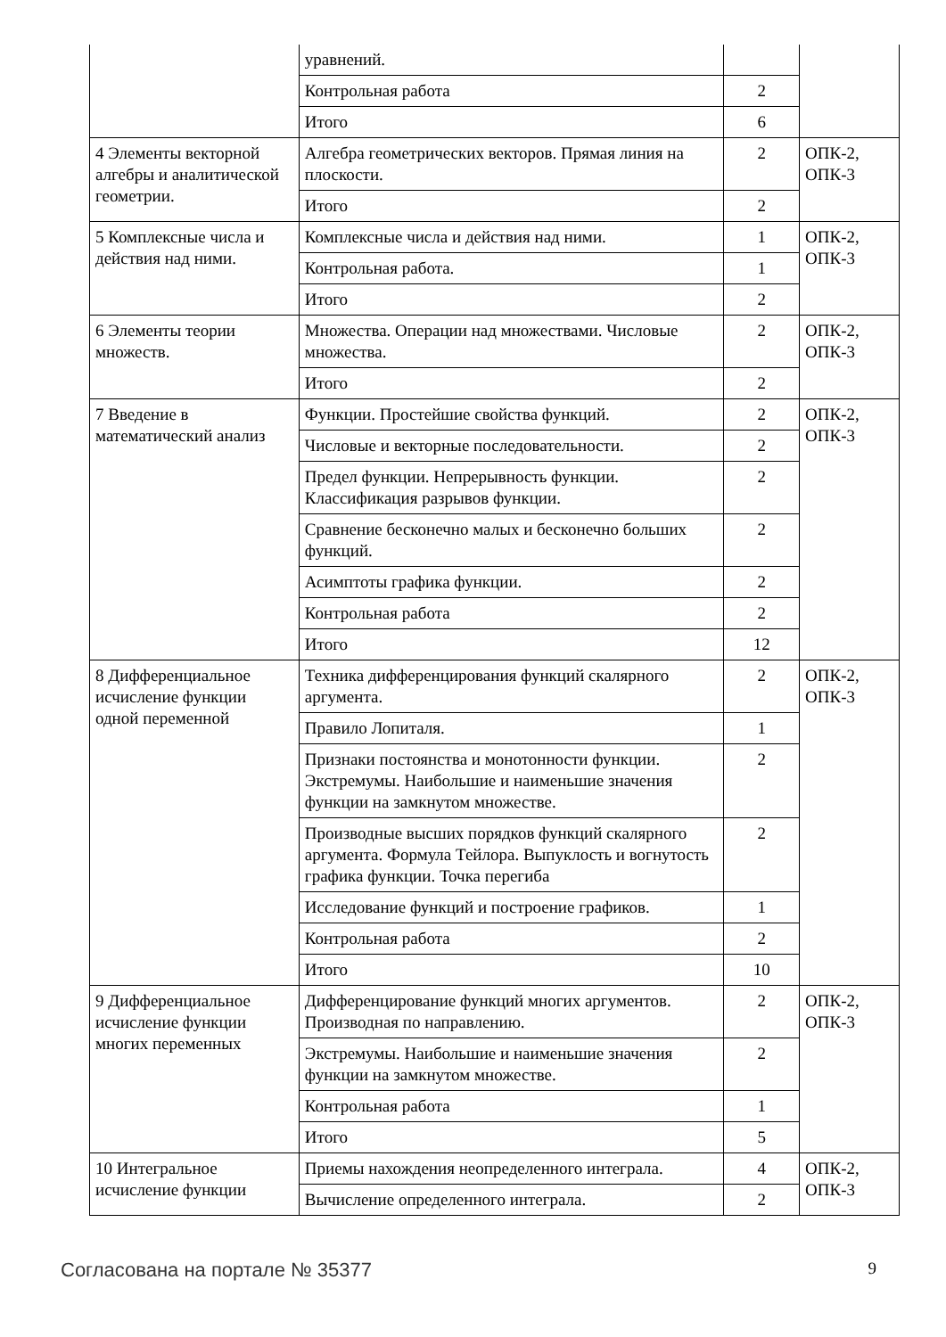| | уравнений. | | |
| | Контрольная работа | 2 | |
| | Итого | 6 | |
| 4 Элементы векторной алгебры и аналитической геометрии. | Алгебра геометрических векторов. Прямая линия на плоскости. | 2 | ОПК-2, ОПК-3 |
| | Итого | 2 | |
| 5 Комплексные числа и действия над ними. | Комплексные числа и действия над ними. | 1 | ОПК-2, ОПК-3 |
| | Контрольная работа. | 1 | |
| | Итого | 2 | |
| 6 Элементы теории множеств. | Множества. Операции над множествами. Числовые множества. | 2 | ОПК-2, ОПК-3 |
| | Итого | 2 | |
| 7 Введение в математический анализ | Функции. Простейшие свойства функций. | 2 | ОПК-2, ОПК-3 |
| | Числовые и векторные последовательности. | 2 | |
| | Предел функции. Непрерывность функции. Классификация разрывов функции. | 2 | |
| | Сравнение бесконечно малых и бесконечно больших функций. | 2 | |
| | Асимптоты графика функции. | 2 | |
| | Контрольная работа | 2 | |
| | Итого | 12 | |
| 8 Дифференциальное исчисление функции одной переменной | Техника дифференцирования функций скалярного аргумента. | 2 | ОПК-2, ОПК-3 |
| | Правило Лопиталя. | 1 | |
| | Признаки постоянства и монотонности функции. Экстремумы. Наибольшие и наименьшие значения функции на замкнутом множестве. | 2 | |
| | Производные высших порядков функций скалярного аргумента. Формула Тейлора. Выпуклость и вогнутость графика функции. Точка перегиба | 2 | |
| | Исследование функций и построение графиков. | 1 | |
| | Контрольная работа | 2 | |
| | Итого | 10 | |
| 9 Дифференциальное исчисление функции многих переменных | Дифференцирование функций многих аргументов. Производная по направлению. | 2 | ОПК-2, ОПК-3 |
| | Экстремумы. Наибольшие и наименьшие значения функции на замкнутом множестве. | 2 | |
| | Контрольная работа | 1 | |
| | Итого | 5 | |
| 10 Интегральное исчисление функции | Приемы нахождения неопределенного интеграла. | 4 | ОПК-2, ОПК-3 |
| | Вычисление определенного интеграла. | 2 | |
Согласована на портале № 35377 9